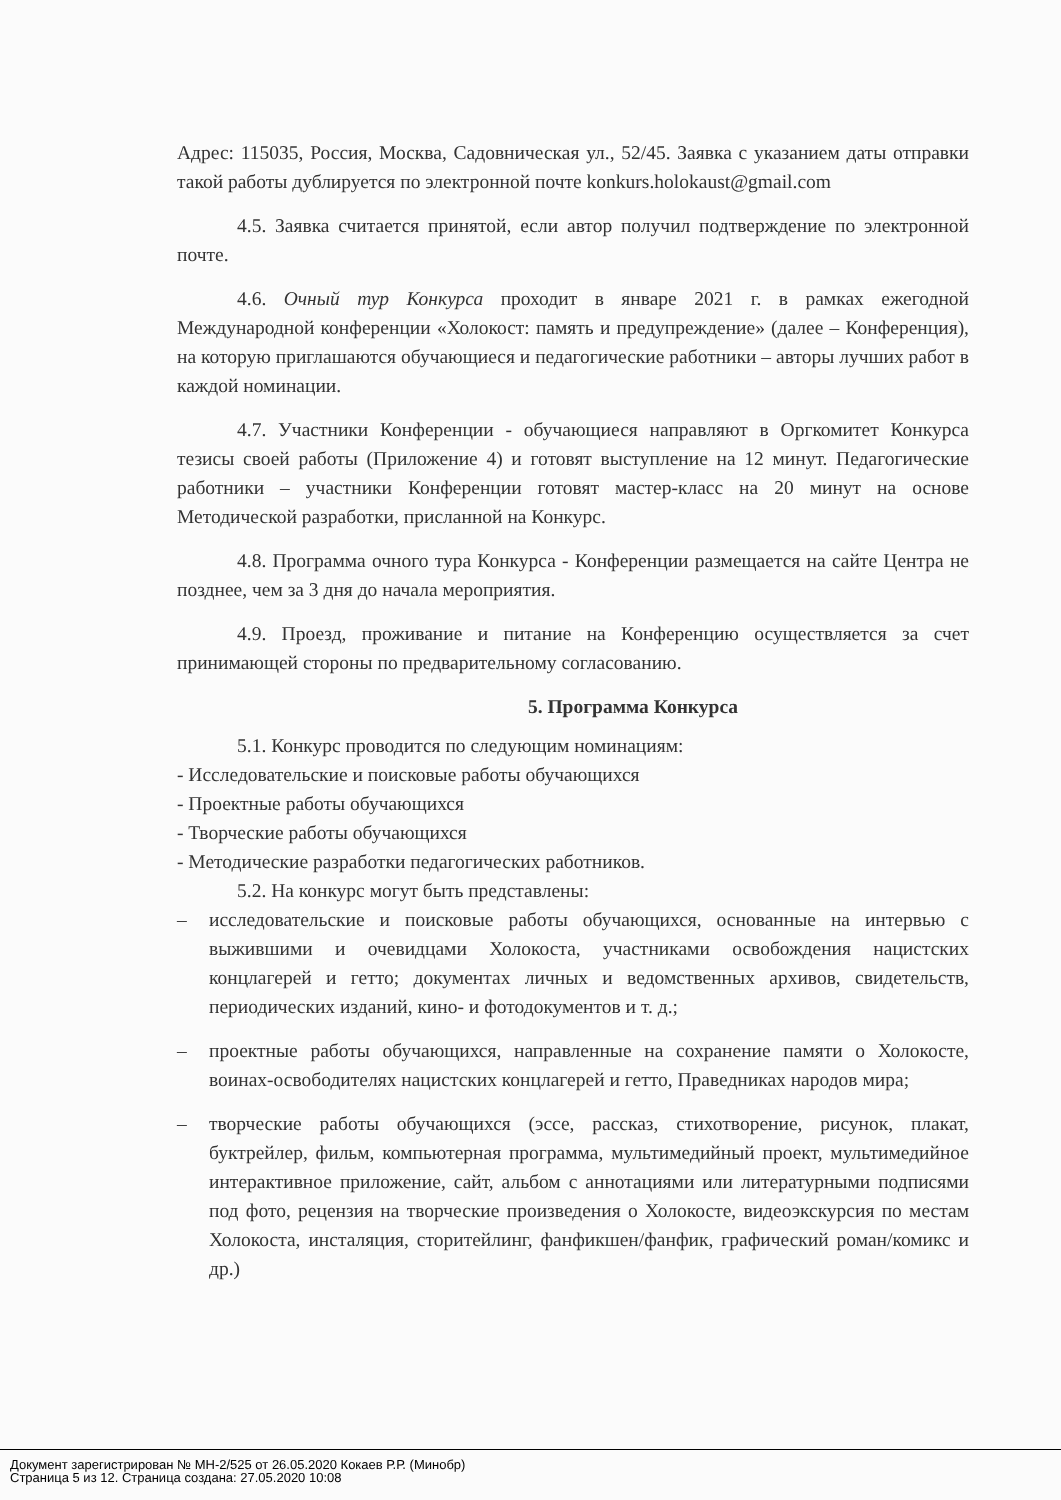Адрес: 115035, Россия, Москва, Садовническая ул., 52/45. Заявка с указанием даты отправки такой работы дублируется по электронной почте konkurs.holokaust@gmail.com
4.5. Заявка считается принятой, если автор получил подтверждение по электронной почте.
4.6. Очный тур Конкурса проходит в январе 2021 г. в рамках ежегодной Международной конференции «Холокост: память и предупреждение» (далее – Конференция), на которую приглашаются обучающиеся и педагогические работники – авторы лучших работ в каждой номинации.
4.7. Участники Конференции - обучающиеся направляют в Оргкомитет Конкурса тезисы своей работы (Приложение 4) и готовят выступление на 12 минут. Педагогические работники – участники Конференции готовят мастер-класс на 20 минут на основе Методической разработки, присланной на Конкурс.
4.8. Программа очного тура Конкурса - Конференции размещается на сайте Центра не позднее, чем за 3 дня до начала мероприятия.
4.9. Проезд, проживание и питание на Конференцию осуществляется за счет принимающей стороны по предварительному согласованию.
5. Программа Конкурса
5.1. Конкурс проводится по следующим номинациям:
- Исследовательские и поисковые работы обучающихся
- Проектные работы обучающихся
- Творческие работы обучающихся
- Методические разработки педагогических работников.
5.2. На конкурс могут быть представлены:
– исследовательские и поисковые работы обучающихся, основанные на интервью с выжившими и очевидцами Холокоста, участниками освобождения нацистских концлагерей и гетто; документах личных и ведомственных архивов, свидетельств, периодических изданий, кино- и фотодокументов и т. д.;
– проектные работы обучающихся, направленные на сохранение памяти о Холокосте, воинах-освободителях нацистских концлагерей и гетто, Праведниках народов мира;
– творческие работы обучающихся (эссе, рассказ, стихотворение, рисунок, плакат, буктрейлер, фильм, компьютерная программа, мультимедийный проект, мультимедийное интерактивное приложение, сайт, альбом с аннотациями или литературными подписями под фото, рецензия на творческие произведения о Холокосте, видеоэкскурсия по местам Холокоста, инсталяция, сторитейлинг, фанфикшен/фанфик, графический роман/комикс и др.)
Документ зарегистрирован № МН-2/525 от 26.05.2020 Кокаев Р.Р. (Минобр)
Страница 5 из 12. Страница создана: 27.05.2020 10:08